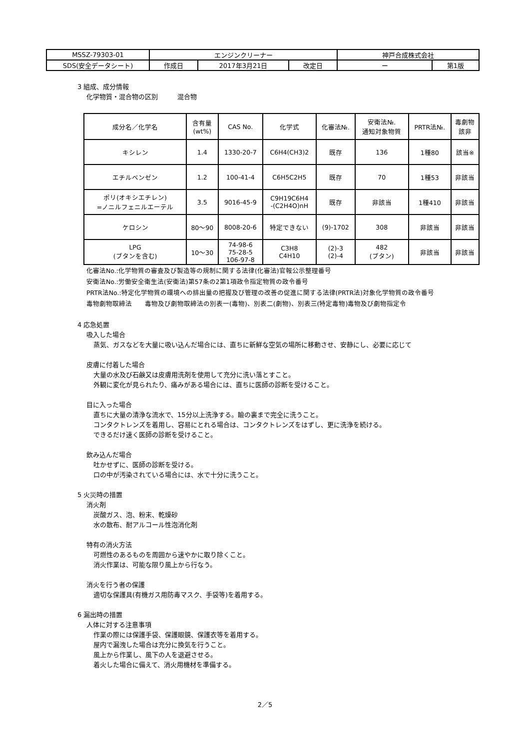| MSSZ-79303-01 | エンジンクリーナー | | | 神戸合成株式会社 | |
| SDS(安全データシート) | 作成日 | 2017年3月21日 | 改定日 | ー | 第1版 |
3 組成、成分情報
化学物質・混合物の区別　　　混合物
| 成分名／化学名 | 含有量 (wt%) | CAS No. | 化学式 | 化審法№. | 安衛法№. 通知対象物質 | PRTR法№. | 毒劇物 該非 |
| --- | --- | --- | --- | --- | --- | --- | --- |
| キシレン | 1.4 | 1330-20-7 | C6H4(CH3)2 | 既存 | 136 | 1種80 | 該当※ |
| エチルベンゼン | 1.2 | 100-41-4 | C6H5C2H5 | 既存 | 70 | 1種53 | 非該当 |
| ポリ(オキシエチレン) =ノニルフェニルエーテル | 3.5 | 9016-45-9 | C9H19C6H4 -(C2H4O)nH | 既存 | 非該当 | 1種410 | 非該当 |
| ケロシン | 80～90 | 8008-20-6 | 特定できない | (9)-1702 | 308 | 非該当 | 非該当 |
| LPG (ブタンを含む) | 10～30 | 74-98-6 75-28-5 106-97-8 | C3H8 C4H10 | (2)-3 (2)-4 | 482 (ブタン) | 非該当 | 非該当 |
化審法No.:化学物質の審査及び製造等の規制に関する法律(化審法)官報公示整理番号
安衛法No.:労働安全衛生法(安衛法)第57条の2第1項政令指定物質の政令番号
PRTR法No.:特定化学物質の環境への排出量の把握及び管理の改善の促進に関する法律(PRTR法)対象化学物質の政令番号
毒物劇物取締法　　毒物及び劇物取締法の別表一(毒物)、別表二(劇物)、別表三(特定毒物)毒物及び劇物指定令
4 応急処置
吸入した場合
蒸気、ガスなどを大量に吸い込んだ場合には、直ちに新鮮な空気の場所に移動させ、安静にし、必要に応じて
皮膚に付着した場合
大量の水及び石鹸又は皮膚用洗剤を使用して充分に洗い落とすこと。
外観に変化が見られたり、痛みがある場合には、直ちに医師の診断を受けること。
目に入った場合
直ちに大量の清浄な流水で、15分以上洗浄する。瞼の裏まで完全に洗うこと。
コンタクトレンズを着用し、容易にとれる場合は、コンタクトレンズをはずし、更に洗浄を続ける。
できるだけ速く医師の診断を受けること。
飲み込んだ場合
吐かせずに、医師の診断を受ける。
口の中が汚染されている場合には、水で十分に洗うこと。
5 火災時の措置
消火剤
炭酸ガス、泡、粉末、乾燥砂
水の散布、耐アルコール性泡消化剤
特有の消火方法
可燃性のあるものを周囲から速やかに取り除くこと。
消火作業は、可能な限り風上から行なう。
消火を行う者の保護
適切な保護具(有機ガス用防毒マスク、手袋等)を着用する。
6 漏出時の措置
人体に対する注意事項
作業の際には保護手袋、保護眼鏡、保護衣等を着用する。
屋内で漏洩した場合は充分に換気を行うこと。
風上から作業し、風下の人を退避させる。
着火した場合に備えて、消火用機材を準備する。
2／5